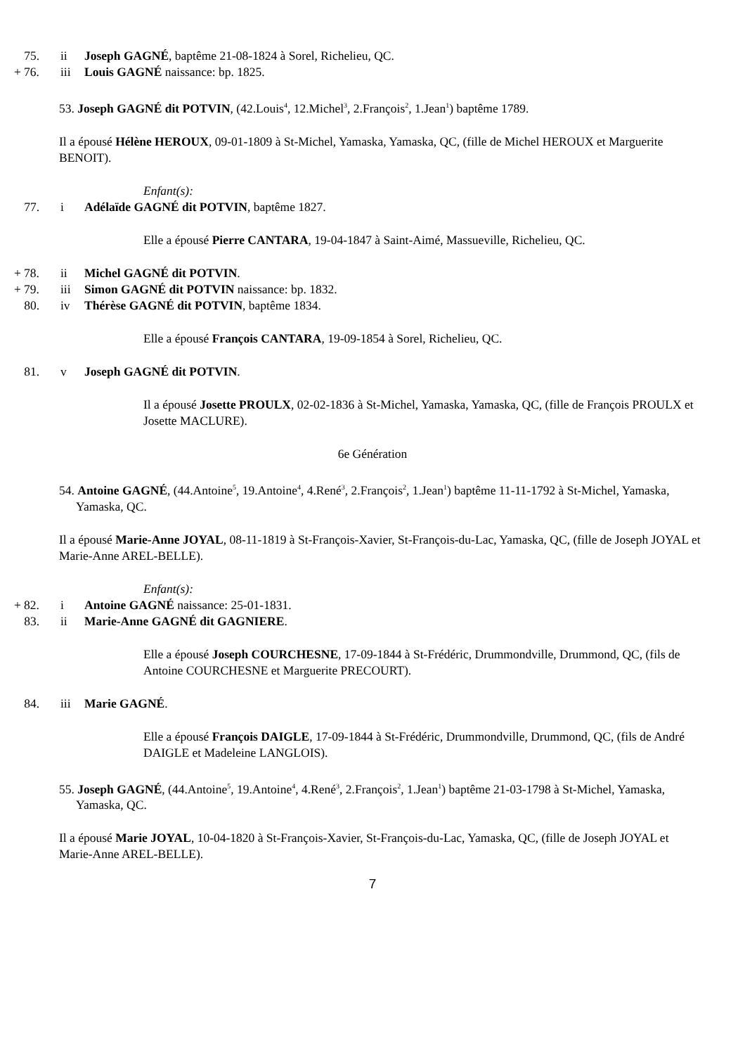75. ii Joseph GAGNÉ, baptême 21-08-1824 à Sorel, Richelieu, QC.
+ 76. iii Louis GAGNÉ naissance: bp. 1825.
53. Joseph GAGNÉ dit POTVIN, (42.Louis<sup>4</sup>, 12.Michel<sup>3</sup>, 2.François<sup>2</sup>, 1.Jean<sup>1</sup>) baptême 1789.
Il a épousé Hélène HEROUX, 09-01-1809 à St-Michel, Yamaska, Yamaska, QC, (fille de Michel HEROUX et Marguerite BENOIT).
Enfant(s):
77. i Adélaïde GAGNÉ dit POTVIN, baptême 1827.
Elle a épousé Pierre CANTARA, 19-04-1847 à Saint-Aimé, Massueville, Richelieu, QC.
+ 78. ii Michel GAGNÉ dit POTVIN.
+ 79. iii Simon GAGNÉ dit POTVIN naissance: bp. 1832.
80. iv Thérèse GAGNÉ dit POTVIN, baptême 1834.
Elle a épousé François CANTARA, 19-09-1854 à Sorel, Richelieu, QC.
81. v Joseph GAGNÉ dit POTVIN.
Il a épousé Josette PROULX, 02-02-1836 à St-Michel, Yamaska, Yamaska, QC, (fille de François PROULX et Josette MACLURE).
6e Génération
54. Antoine GAGNÉ, (44.Antoine<sup>5</sup>, 19.Antoine<sup>4</sup>, 4.René<sup>3</sup>, 2.François<sup>2</sup>, 1.Jean<sup>1</sup>) baptême 11-11-1792 à St-Michel, Yamaska, Yamaska, QC.
Il a épousé Marie-Anne JOYAL, 08-11-1819 à St-François-Xavier, St-François-du-Lac, Yamaska, QC, (fille de Joseph JOYAL et Marie-Anne AREL-BELLE).
Enfant(s):
+ 82. i Antoine GAGNÉ naissance: 25-01-1831.
83. ii Marie-Anne GAGNÉ dit GAGNIERE.
Elle a épousé Joseph COURCHESNE, 17-09-1844 à St-Frédéric, Drummondville, Drummond, QC, (fils de Antoine COURCHESNE et Marguerite PRECOURT).
84. iii Marie GAGNÉ.
Elle a épousé François DAIGLE, 17-09-1844 à St-Frédéric, Drummondville, Drummond, QC, (fils de André DAIGLE et Madeleine LANGLOIS).
55. Joseph GAGNÉ, (44.Antoine<sup>5</sup>, 19.Antoine<sup>4</sup>, 4.René<sup>3</sup>, 2.François<sup>2</sup>, 1.Jean<sup>1</sup>) baptême 21-03-1798 à St-Michel, Yamaska, Yamaska, QC.
Il a épousé Marie JOYAL, 10-04-1820 à St-François-Xavier, St-François-du-Lac, Yamaska, QC, (fille de Joseph JOYAL et Marie-Anne AREL-BELLE).
7